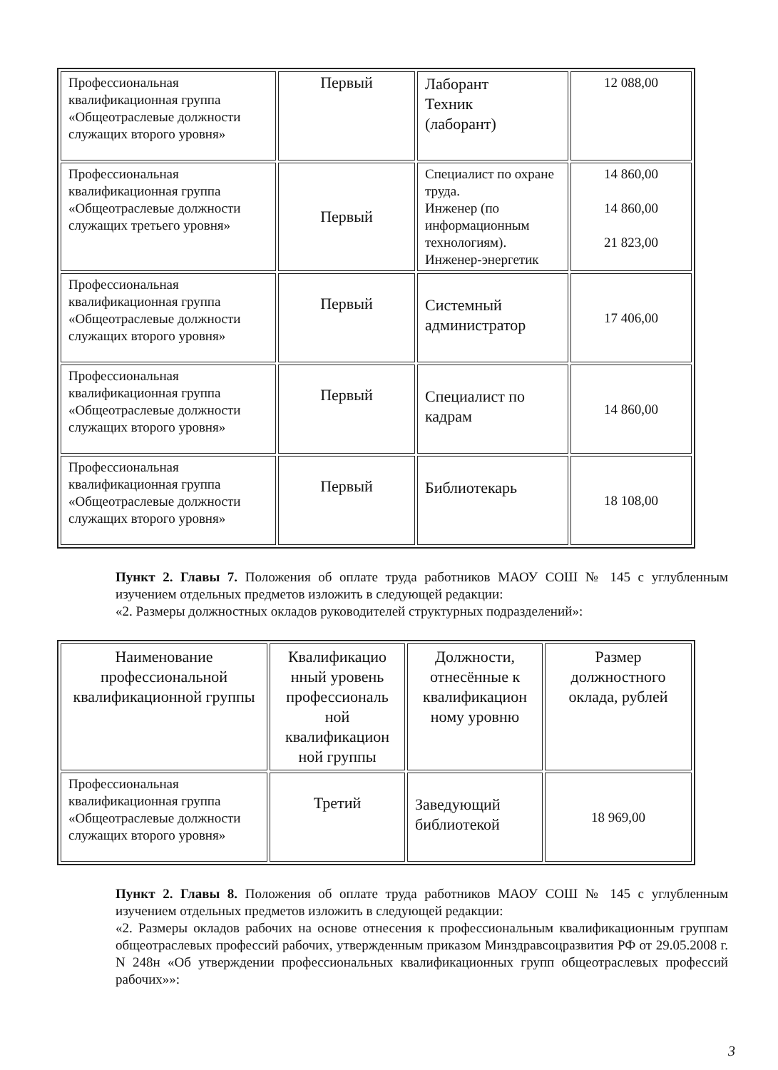| Профессиональная квалификационная группа «Общеотраслевые должности служащих второго уровня» | Первый | Лаборант Техник (лаборант) | 12 088,00 |
| Профессиональная квалификационная группа «Общеотраслевые должности служащих третьего уровня» | Первый | Специалист по охране труда. Инженер (по информационным технологиям). Инженер-энергетик | 14 860,00 14 860,00 21 823,00 |
| Профессиональная квалификационная группа «Общеотраслевые должности служащих второго уровня» | Первый | Системный администратор | 17 406,00 |
| Профессиональная квалификационная группа «Общеотраслевые должности служащих второго уровня» | Первый | Специалист по кадрам | 14 860,00 |
| Профессиональная квалификационная группа «Общеотраслевые должности служащих второго уровня» | Первый | Библиотекарь | 18 108,00 |
Пункт 2. Главы 7. Положения об оплате труда работников МАОУ СОШ № 145 с углубленным изучением отдельных предметов изложить в следующей редакции:
«2. Размеры должностных окладов руководителей структурных подразделений»:
| Наименование профессиональной квалификационной группы | Квалификацио нный уровень профессиональ ной квалификацион ной группы | Должности, отнесённые к квалификацион ному уровню | Размер должностного оклада, рублей |
| --- | --- | --- | --- |
| Профессиональная квалификационная группа «Общеотраслевые должности служащих второго уровня» | Третий | Заведующий библиотекой | 18 969,00 |
Пункт 2. Главы 8. Положения об оплате труда работников МАОУ СОШ № 145 с углубленным изучением отдельных предметов изложить в следующей редакции:
«2. Размеры окладов рабочих на основе отнесения к профессиональным квалификационным группам общеотраслевых профессий рабочих, утвержденным приказом Минздравсоцразвития РФ от 29.05.2008 г. N 248н «Об утверждении профессиональных квалификационных групп общеотраслевых профессий рабочих»»:
3